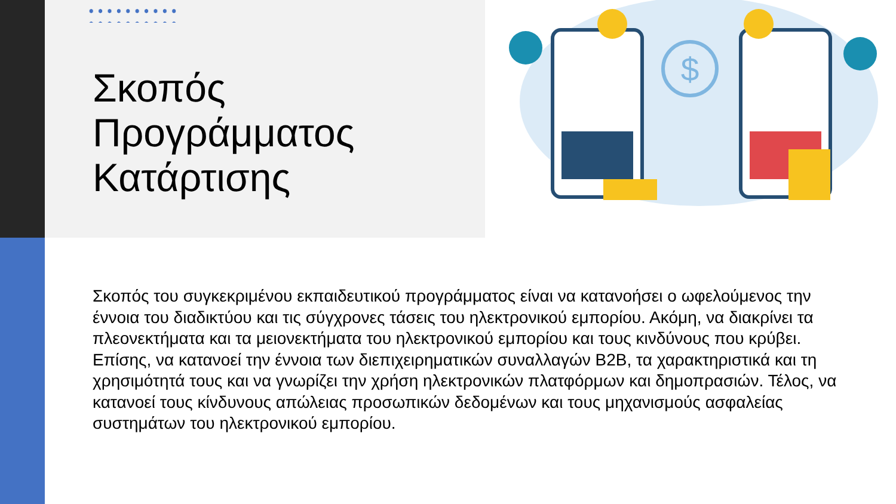$
Σκοπός
Προγράμματος
Κατάρτισης
Σκοπός του συγκεκριμένου εκπαιδευτικού προγράμματος είναι να κατανοήσει ο ωφελούμενος την έννοια του διαδικτύου και τις σύγχρονες τάσεις του ηλεκτρονικού εμπορίου. Ακόμη, να διακρίνει τα πλεονεκτήματα και τα μειονεκτήματα του ηλεκτρονικού εμπορίου και τους κινδύνους που κρύβει. Επίσης, να κατανοεί την έννοια των διεπιχειρηματικών συναλλαγών B2B, τα χαρακτηριστικά και τη χρησιμότητά τους και να γνωρίζει την χρήση ηλεκτρονικών πλατφόρμων και δημοπρασιών. Τέλος, να κατανοεί τους κίνδυνους απώλειας προσωπικών δεδομένων και τους μηχανισμούς ασφαλείας συστημάτων του ηλεκτρονικού εμπορίου.